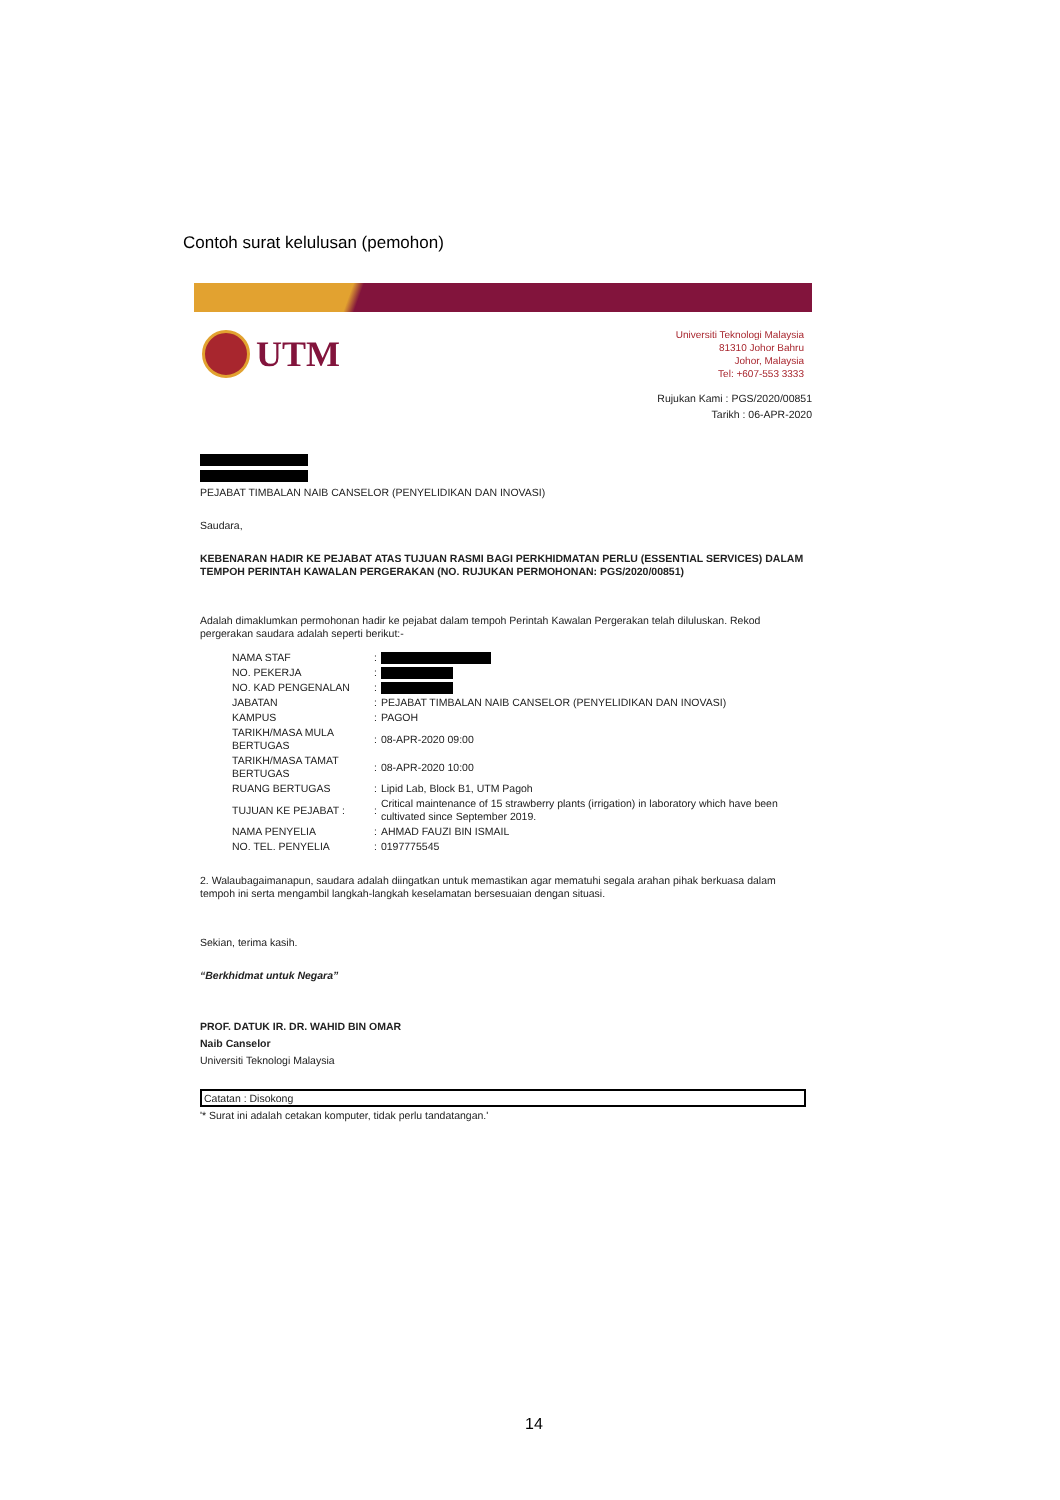Contoh surat kelulusan (pemohon)
UTM
Universiti Teknologi Malaysia
81310 Johor Bahru
Johor, Malaysia
Tel: +607-553 3333
Rujukan Kami : PGS/2020/00851
Tarikh : 06-APR-2020
PEJABAT TIMBALAN NAIB CANSELOR (PENYELIDIKAN DAN INOVASI)
Saudara,
KEBENARAN HADIR KE PEJABAT ATAS TUJUAN RASMI BAGI PERKHIDMATAN PERLU (ESSENTIAL SERVICES) DALAM TEMPOH PERINTAH KAWALAN PERGERAKAN (NO. RUJUKAN PERMOHONAN: PGS/2020/00851)
Adalah dimaklumkan permohonan hadir ke pejabat dalam tempoh Perintah Kawalan Pergerakan telah diluluskan. Rekod pergerakan saudara adalah seperti berikut:-
| NAMA STAF | : | |
| NO. PEKERJA | : | |
| NO. KAD PENGENALAN | : | |
| JABATAN | : | PEJABAT TIMBALAN NAIB CANSELOR (PENYELIDIKAN DAN INOVASI) |
| KAMPUS | : | PAGOH |
| TARIKH/MASA MULA BERTUGAS | : | 08-APR-2020 09:00 |
| TARIKH/MASA TAMAT BERTUGAS | : | 08-APR-2020 10:00 |
| RUANG BERTUGAS | : | Lipid Lab, Block B1, UTM Pagoh |
| TUJUAN KE PEJABAT : | : | Critical maintenance of 15 strawberry plants (irrigation) in laboratory which have been cultivated since September 2019. |
| NAMA PENYELIA | : | AHMAD FAUZI BIN ISMAIL |
| NO. TEL. PENYELIA | : | 0197775545 |
2. Walaubagaimanapun, saudara adalah diingatkan untuk memastikan agar mematuhi segala arahan pihak berkuasa dalam tempoh ini serta mengambil langkah-langkah keselamatan bersesuaian dengan situasi.
Sekian, terima kasih.
“Berkhidmat untuk Negara”
PROF. DATUK IR. DR. WAHID BIN OMAR
Naib Canselor
Universiti Teknologi Malaysia
Catatan : Disokong
'* Surat ini adalah cetakan komputer, tidak perlu tandatangan.'
14